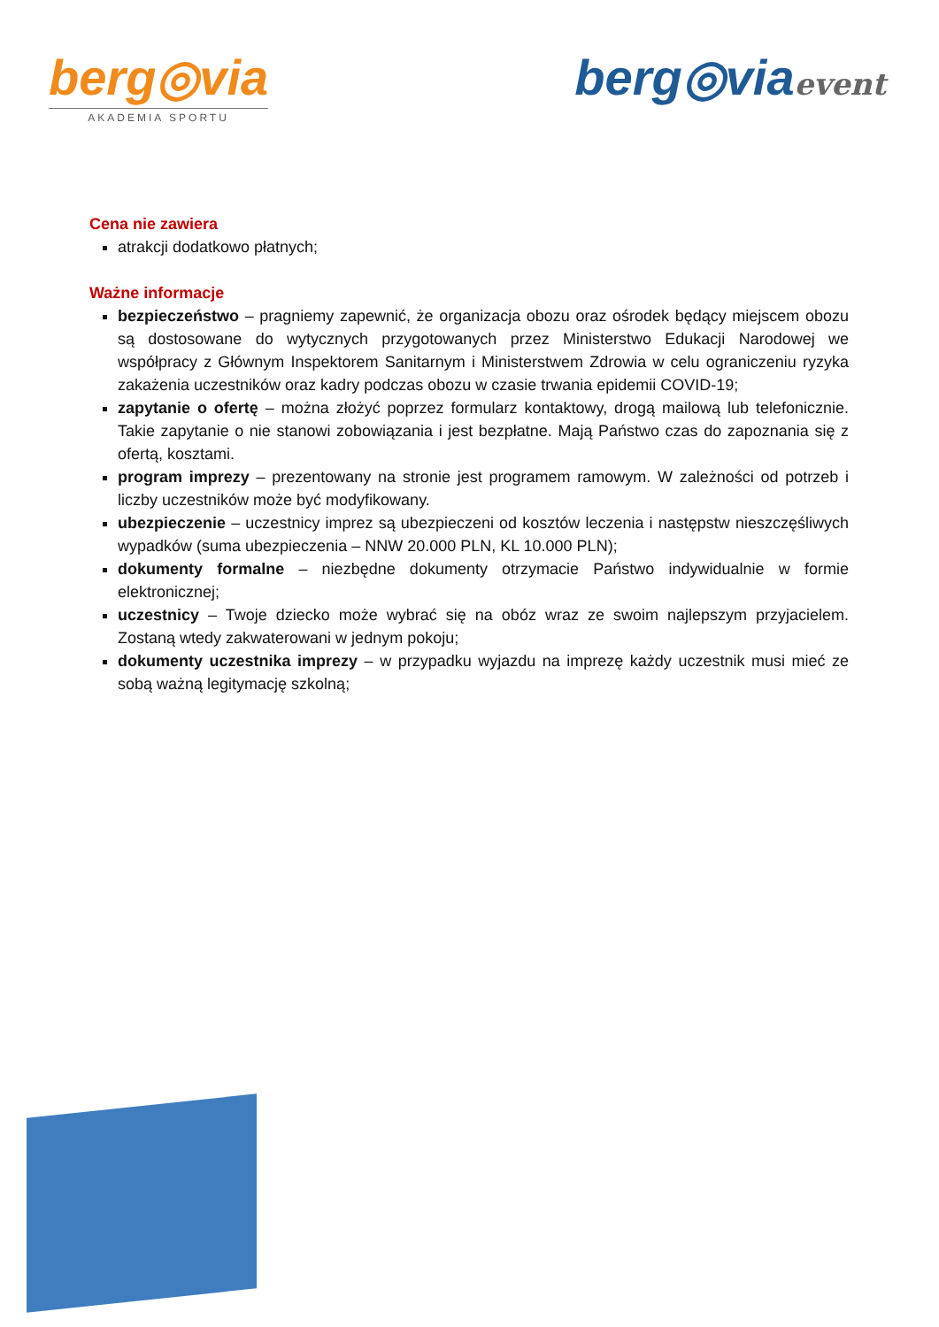berg◎via
AKADEMIA SPORTU
berg◎viaevent
Cena nie zawiera
atrakcji dodatkowo płatnych;
Ważne informacje
bezpieczeństwo – pragniemy zapewnić, że organizacja obozu oraz ośrodek będący miejscem obozu są dostosowane do wytycznych przygotowanych przez Ministerstwo Edukacji Narodowej we współpracy z Głównym Inspektorem Sanitarnym i Ministerstwem Zdrowia w celu ograniczeniu ryzyka zakażenia uczestników oraz kadry podczas obozu w czasie trwania epidemii COVID-19;
zapytanie o ofertę – można złożyć poprzez formularz kontaktowy, drogą mailową lub telefonicznie. Takie zapytanie o nie stanowi zobowiązania i jest bezpłatne. Mają Państwo czas do zapoznania się z ofertą, kosztami.
program imprezy – prezentowany na stronie jest programem ramowym. W zależności od potrzeb i liczby uczestników może być modyfikowany.
ubezpieczenie – uczestnicy imprez są ubezpieczeni od kosztów leczenia i następstw nieszczęśliwych wypadków (suma ubezpieczenia – NNW 20.000 PLN, KL 10.000 PLN);
dokumenty formalne – niezbędne dokumenty otrzymacie Państwo indywidualnie w formie elektronicznej;
uczestnicy – Twoje dziecko może wybrać się na obóz wraz ze swoim najlepszym przyjacielem. Zostaną wtedy zakwaterowani w jednym pokoju;
dokumenty uczestnika imprezy – w przypadku wyjazdu na imprezę każdy uczestnik musi mieć ze sobą ważną legitymację szkolną;